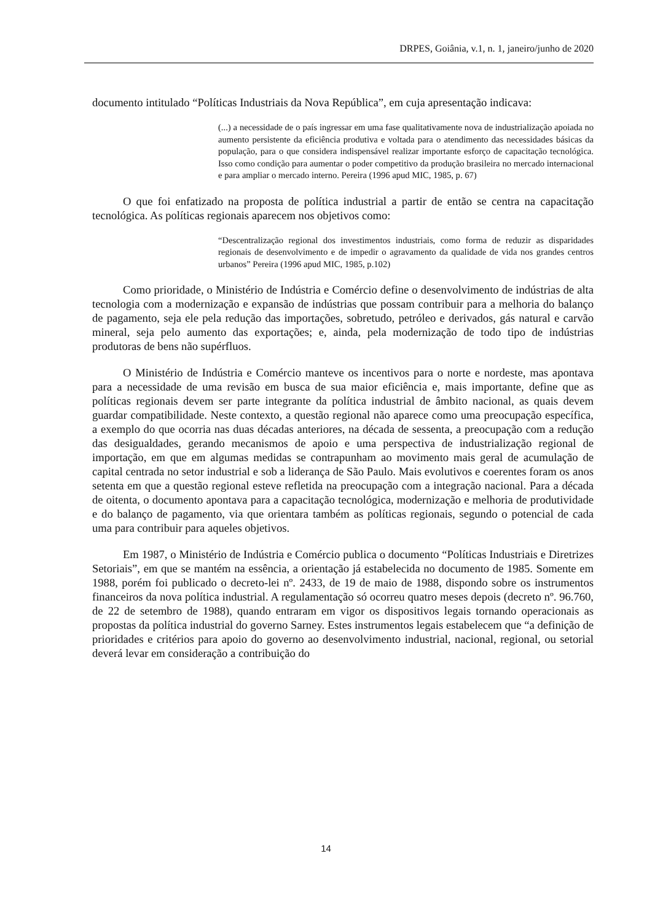DRPES, Goiânia, v.1, n. 1, janeiro/junho de 2020
documento intitulado “Políticas Industriais da Nova República”, em cuja apresentação indicava:
(...) a necessidade de o país ingressar em uma fase qualitativamente nova de industrialização apoiada no aumento persistente da eficiência produtiva e voltada para o atendimento das necessidades básicas da população, para o que considera indispensável realizar importante esforço de capacitação tecnológica. Isso como condição para aumentar o poder competitivo da produção brasileira no mercado internacional e para ampliar o mercado interno. Pereira (1996 apud MIC, 1985, p. 67)
O que foi enfatizado na proposta de política industrial a partir de então se centra na capacitação tecnológica. As políticas regionais aparecem nos objetivos como:
“Descentralização regional dos investimentos industriais, como forma de reduzir as disparidades regionais de desenvolvimento e de impedir o agravamento da qualidade de vida nos grandes centros urbanos” Pereira (1996 apud MIC, 1985, p.102)
Como prioridade, o Ministério de Indústria e Comércio define o desenvolvimento de indústrias de alta tecnologia com a modernização e expansão de indústrias que possam contribuir para a melhoria do balanço de pagamento, seja ele pela redução das importações, sobretudo, petróleo e derivados, gás natural e carvão mineral, seja pelo aumento das exportações; e, ainda, pela modernização de todo tipo de indústrias produtoras de bens não supérfluos.
O Ministério de Indústria e Comércio manteve os incentivos para o norte e nordeste, mas apontava para a necessidade de uma revisão em busca de sua maior eficiência e, mais importante, define que as políticas regionais devem ser parte integrante da política industrial de âmbito nacional, as quais devem guardar compatibilidade. Neste contexto, a questão regional não aparece como uma preocupação específica, a exemplo do que ocorria nas duas décadas anteriores, na década de sessenta, a preocupação com a redução das desigualdades, gerando mecanismos de apoio e uma perspectiva de industrialização regional de importação, em que em algumas medidas se contrapunham ao movimento mais geral de acumulação de capital centrada no setor industrial e sob a liderança de São Paulo. Mais evolutivos e coerentes foram os anos setenta em que a questão regional esteve refletida na preocupação com a integração nacional. Para a década de oitenta, o documento apontava para a capacitação tecnológica, modernização e melhoria de produtividade e do balanço de pagamento, via que orientara também as políticas regionais, segundo o potencial de cada uma para contribuir para aqueles objetivos.
Em 1987, o Ministério de Indústria e Comércio publica o documento “Políticas Industriais e Diretrizes Setoriais”, em que se mantém na essência, a orientação já estabelecida no documento de 1985. Somente em 1988, porém foi publicado o decreto-lei nº. 2433, de 19 de maio de 1988, dispondo sobre os instrumentos financeiros da nova política industrial. A regulamentação só ocorreu quatro meses depois (decreto nº. 96.760, de 22 de setembro de 1988), quando entraram em vigor os dispositivos legais tornando operacionais as propostas da política industrial do governo Sarney. Estes instrumentos legais estabelecem que “a definição de prioridades e critérios para apoio do governo ao desenvolvimento industrial, nacional, regional, ou setorial deverá levar em consideração a contribuição do
14